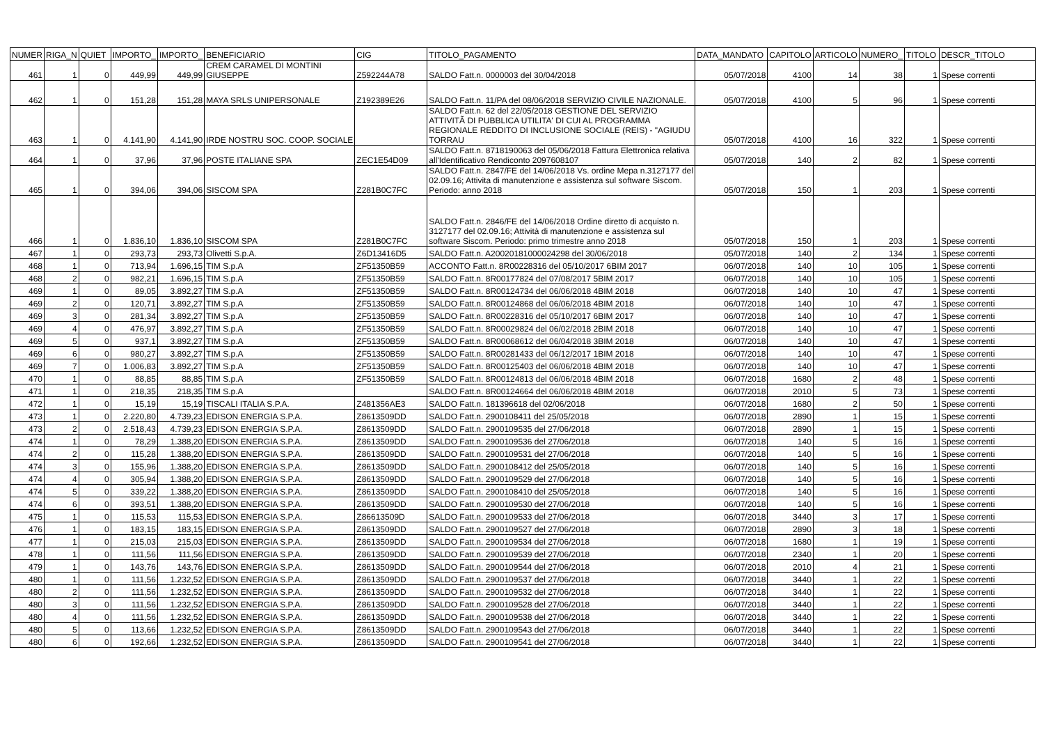| NUMER | RIGA_N | QUIET | IMPORTO_ | IMPORTO_ | BENEFICIARIO | CIG | TITOLO_PAGAMENTO | DATA_MANDATO | CAPITOLO | ARTICOLO | NUMERO_ | TITOLO | DESCR_TITOLO |
| --- | --- | --- | --- | --- | --- | --- | --- | --- | --- | --- | --- | --- | --- |
| 461 | 1 | 0 | 449,99 | 449,99 | CREM CARAMEL DI MONTINI GIUSEPPE | Z592244A78 | SALDO Fatt.n. 0000003 del 30/04/2018 | 05/07/2018 | 4100 | 14 | 38 | 1 | Spese correnti |
| 462 | 1 | 0 | 151,28 | 151,28 | MAYA SRLS UNIPERSONALE | Z192389E26 | SALDO Fatt.n. 11/PA del 08/06/2018 SERVIZIO CIVILE NAZIONALE. | 05/07/2018 | 4100 | 5 | 96 | 1 | Spese correnti |
| 463 | 1 | 0 | 4.141,90 | 4.141,90 | IRDE NOSTRU SOC. COOP. SOCIALE | | SALDO Fatt.n. 62 del 22/05/2018 GESTIONE DEL SERVIZIO ATTIVITÃ DI PUBBLICA UTILITA' DI CUI AL PROGRAMMA REGIONALE REDDITO DI INCLUSIONE SOCIALE (REIS) - "AGIUDU TORRAU | 05/07/2018 | 4100 | 16 | 322 | 1 | Spese correnti |
| 464 | 1 | 0 | 37,96 | 37,96 | POSTE ITALIANE SPA | ZEC1E54D09 | SALDO Fatt.n. 8718190063 del 05/06/2018 Fattura Elettronica relativa all'Identificativo Rendiconto 2097608107 | 05/07/2018 | 140 | 2 | 82 | 1 | Spese correnti |
| 465 | 1 | 0 | 394,06 | 394,06 | SISCOM SPA | Z281B0C7FC | SALDO Fatt.n. 2847/FE del 14/06/2018 Vs. ordine Mepa n.3127177 del 02.09.16; Attivita di manutenzione e assistenza sul software Siscom. Periodo: anno 2018 | 05/07/2018 | 150 | 1 | 203 | 1 | Spese correnti |
| 466 | 1 | 0 | 1.836,10 | 1.836,10 | SISCOM SPA | Z281B0C7FC | SALDO Fatt.n. 2846/FE del 14/06/2018 Ordine diretto di acquisto n. 3127177 del 02.09.16; Attività di manutenzione e assistenza sul software Siscom. Periodo: primo trimestre anno 2018 | 05/07/2018 | 150 | 1 | 203 | 1 | Spese correnti |
| 467 | 1 | 0 | 293,73 | 293,73 | Olivetti S.p.A. | Z6D13416D5 | SALDO Fatt.n. A20020181000024298 del 30/06/2018 | 05/07/2018 | 140 | 2 | 134 | 1 | Spese correnti |
| 468 | 1 | 0 | 713,94 | 1.696,15 | TIM S.p.A | ZF51350B59 | ACCONTO Fatt.n. 8R00228316 del 05/10/2017 6BIM 2017 | 06/07/2018 | 140 | 10 | 105 | 1 | Spese correnti |
| 468 | 2 | 0 | 982,21 | 1.696,15 | TIM S.p.A | ZF51350B59 | SALDO Fatt.n. 8R00177824 del 07/08/2017 5BIM 2017 | 06/07/2018 | 140 | 10 | 105 | 1 | Spese correnti |
| 469 | 1 | 0 | 89,05 | 3.892,27 | TIM S.p.A | ZF51350B59 | SALDO Fatt.n. 8R00124734 del 06/06/2018 4BIM 2018 | 06/07/2018 | 140 | 10 | 47 | 1 | Spese correnti |
| 469 | 2 | 0 | 120,71 | 3.892,27 | TIM S.p.A | ZF51350B59 | SALDO Fatt.n. 8R00124868 del 06/06/2018 4BIM 2018 | 06/07/2018 | 140 | 10 | 47 | 1 | Spese correnti |
| 469 | 3 | 0 | 281,34 | 3.892,27 | TIM S.p.A | ZF51350B59 | SALDO Fatt.n. 8R00228316 del 05/10/2017 6BIM 2017 | 06/07/2018 | 140 | 10 | 47 | 1 | Spese correnti |
| 469 | 4 | 0 | 476,97 | 3.892,27 | TIM S.p.A | ZF51350B59 | SALDO Fatt.n. 8R00029824 del 06/02/2018 2BIM 2018 | 06/07/2018 | 140 | 10 | 47 | 1 | Spese correnti |
| 469 | 5 | 0 | 937,1 | 3.892,27 | TIM S.p.A | ZF51350B59 | SALDO Fatt.n. 8R00068612 del 06/04/2018 3BIM 2018 | 06/07/2018 | 140 | 10 | 47 | 1 | Spese correnti |
| 469 | 6 | 0 | 980,27 | 3.892,27 | TIM S.p.A | ZF51350B59 | SALDO Fatt.n. 8R00281433 del 06/12/2017 1BIM 2018 | 06/07/2018 | 140 | 10 | 47 | 1 | Spese correnti |
| 469 | 7 | 0 | 1.006,83 | 3.892,27 | TIM S.p.A | ZF51350B59 | SALDO Fatt.n. 8R00125403 del 06/06/2018 4BIM 2018 | 06/07/2018 | 140 | 10 | 47 | 1 | Spese correnti |
| 470 | 1 | 0 | 88,85 | 88,85 | TIM S.p.A | ZF51350B59 | SALDO Fatt.n. 8R00124813 del 06/06/2018 4BIM 2018 | 06/07/2018 | 1680 | 2 | 48 | 1 | Spese correnti |
| 471 | 1 | 0 | 218,35 | 218,35 | TIM S.p.A | | SALDO Fatt.n. 8R00124664 del 06/06/2018 4BIM 2018 | 06/07/2018 | 2010 | 5 | 73 | 1 | Spese correnti |
| 472 | 1 | 0 | 15,19 | 15,19 | TISCALI ITALIA S.P.A. | Z481356AE3 | SALDO Fatt.n. 181396618 del 02/06/2018 | 06/07/2018 | 1680 | 2 | 50 | 1 | Spese correnti |
| 473 | 1 | 0 | 2.220,80 | 4.739,23 | EDISON ENERGIA S.P.A. | Z8613509DD | SALDO Fatt.n. 2900108411 del 25/05/2018 | 06/07/2018 | 2890 | 1 | 15 | 1 | Spese correnti |
| 473 | 2 | 0 | 2.518,43 | 4.739,23 | EDISON ENERGIA S.P.A. | Z8613509DD | SALDO Fatt.n. 2900109535 del 27/06/2018 | 06/07/2018 | 2890 | 1 | 15 | 1 | Spese correnti |
| 474 | 1 | 0 | 78,29 | 1.388,20 | EDISON ENERGIA S.P.A. | Z8613509DD | SALDO Fatt.n. 2900109536 del 27/06/2018 | 06/07/2018 | 140 | 5 | 16 | 1 | Spese correnti |
| 474 | 2 | 0 | 115,28 | 1.388,20 | EDISON ENERGIA S.P.A. | Z8613509DD | SALDO Fatt.n. 2900109531 del 27/06/2018 | 06/07/2018 | 140 | 5 | 16 | 1 | Spese correnti |
| 474 | 3 | 0 | 155,96 | 1.388,20 | EDISON ENERGIA S.P.A. | Z8613509DD | SALDO Fatt.n. 2900108412 del 25/05/2018 | 06/07/2018 | 140 | 5 | 16 | 1 | Spese correnti |
| 474 | 4 | 0 | 305,94 | 1.388,20 | EDISON ENERGIA S.P.A. | Z8613509DD | SALDO Fatt.n. 2900109529 del 27/06/2018 | 06/07/2018 | 140 | 5 | 16 | 1 | Spese correnti |
| 474 | 5 | 0 | 339,22 | 1.388,20 | EDISON ENERGIA S.P.A. | Z8613509DD | SALDO Fatt.n. 2900108410 del 25/05/2018 | 06/07/2018 | 140 | 5 | 16 | 1 | Spese correnti |
| 474 | 6 | 0 | 393,51 | 1.388,20 | EDISON ENERGIA S.P.A. | Z8613509DD | SALDO Fatt.n. 2900109530 del 27/06/2018 | 06/07/2018 | 140 | 5 | 16 | 1 | Spese correnti |
| 475 | 1 | 0 | 115,53 | 115,53 | EDISON ENERGIA S.P.A. | Z86613509D | SALDO Fatt.n. 2900109533 del 27/06/2018 | 06/07/2018 | 3440 | 3 | 17 | 1 | Spese correnti |
| 476 | 1 | 0 | 183,15 | 183,15 | EDISON ENERGIA S.P.A. | Z8613509DD | SALDO Fatt.n. 2900109527 del 27/06/2018 | 06/07/2018 | 2890 | 3 | 18 | 1 | Spese correnti |
| 477 | 1 | 0 | 215,03 | 215,03 | EDISON ENERGIA S.P.A. | Z8613509DD | SALDO Fatt.n. 2900109534 del 27/06/2018 | 06/07/2018 | 1680 | 1 | 19 | 1 | Spese correnti |
| 478 | 1 | 0 | 111,56 | 111,56 | EDISON ENERGIA S.P.A. | Z8613509DD | SALDO Fatt.n. 2900109539 del 27/06/2018 | 06/07/2018 | 2340 | 1 | 20 | 1 | Spese correnti |
| 479 | 1 | 0 | 143,76 | 143,76 | EDISON ENERGIA S.P.A. | Z8613509DD | SALDO Fatt.n. 2900109544 del 27/06/2018 | 06/07/2018 | 2010 | 4 | 21 | 1 | Spese correnti |
| 480 | 1 | 0 | 111,56 | 1.232,52 | EDISON ENERGIA S.P.A. | Z8613509DD | SALDO Fatt.n. 2900109537 del 27/06/2018 | 06/07/2018 | 3440 | 1 | 22 | 1 | Spese correnti |
| 480 | 2 | 0 | 111,56 | 1.232,52 | EDISON ENERGIA S.P.A. | Z8613509DD | SALDO Fatt.n. 2900109532 del 27/06/2018 | 06/07/2018 | 3440 | 1 | 22 | 1 | Spese correnti |
| 480 | 3 | 0 | 111,56 | 1.232,52 | EDISON ENERGIA S.P.A. | Z8613509DD | SALDO Fatt.n. 2900109528 del 27/06/2018 | 06/07/2018 | 3440 | 1 | 22 | 1 | Spese correnti |
| 480 | 4 | 0 | 111,56 | 1.232,52 | EDISON ENERGIA S.P.A. | Z8613509DD | SALDO Fatt.n. 2900109538 del 27/06/2018 | 06/07/2018 | 3440 | 1 | 22 | 1 | Spese correnti |
| 480 | 5 | 0 | 113,66 | 1.232,52 | EDISON ENERGIA S.P.A. | Z8613509DD | SALDO Fatt.n. 2900109543 del 27/06/2018 | 06/07/2018 | 3440 | 1 | 22 | 1 | Spese correnti |
| 480 | 6 | 0 | 192,66 | 1.232,52 | EDISON ENERGIA S.P.A. | Z8613509DD | SALDO Fatt.n. 2900109541 del 27/06/2018 | 06/07/2018 | 3440 | 1 | 22 | 1 | Spese correnti |